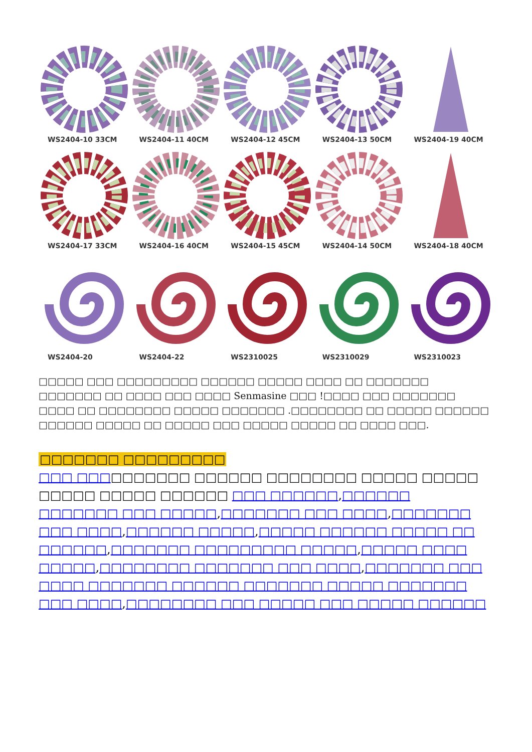WS2404-10 33CM
WS2404-11 40CM
WS2404-12 45CM
WS2404-13 50CM
WS2404-19 40CM
WS2404-17 33CM
WS2404-16 40CM
WS2404-15 45CM
WS2404-14 50CM
WS2404-18 40CM
WS2404-20
WS2404-22
WS2310025
WS2310029
WS2310023
□□□□□ □□□ □□□□□□□□□ □□□□□□ □□□□□ □□□□ □□ □□□□□□□ □□□□□□□ □□ □□□□ □□□ □□□□ Senmasine □□□ !□□□□ □□□ □□□□□□□ □□□□ □□ □□□□□□□□ □□□□□ □□□□□□□ .□□□□□□□□ □□ □□□□□ □□□□□□ □□□□□□ □□□□□ □□ □□□□□ □□□ □□□□□ □□□□□ □□ □□□□ □□□.
□□□□□□□ □□□□□□□□□
□□□ □□□□□□□□□□ □□□□□□ □□□□□□□□ □□□□□ □□□□□ □□□□□ □□□□□ □□□□□□ □□□ □□□□□□,□□□□□□ □□□□□□□ □□□ □□□□□,□□□□□□□ □□□ □□□□,□□□□□□□ □□□ □□□□,□□□□□□ □□□□□,□□□□□ □□□□□□ □□□□□ □□ □□□□□□,□□□□□□□ □□□□□□□□□ □□□□□,□□□□□ □□□□ □□□□□,□□□□□□□□ □□□□□□□ □□□ □□□□,□□□□□□□ □□□ □□□□ □□□□□□□ □□□□□□ □□□□□□□ □□□□□ □□□□□□□ □□□ □□□□,□□□□□□□□ □□□ □□□□□ □□□ □□□□□ □□□□□□